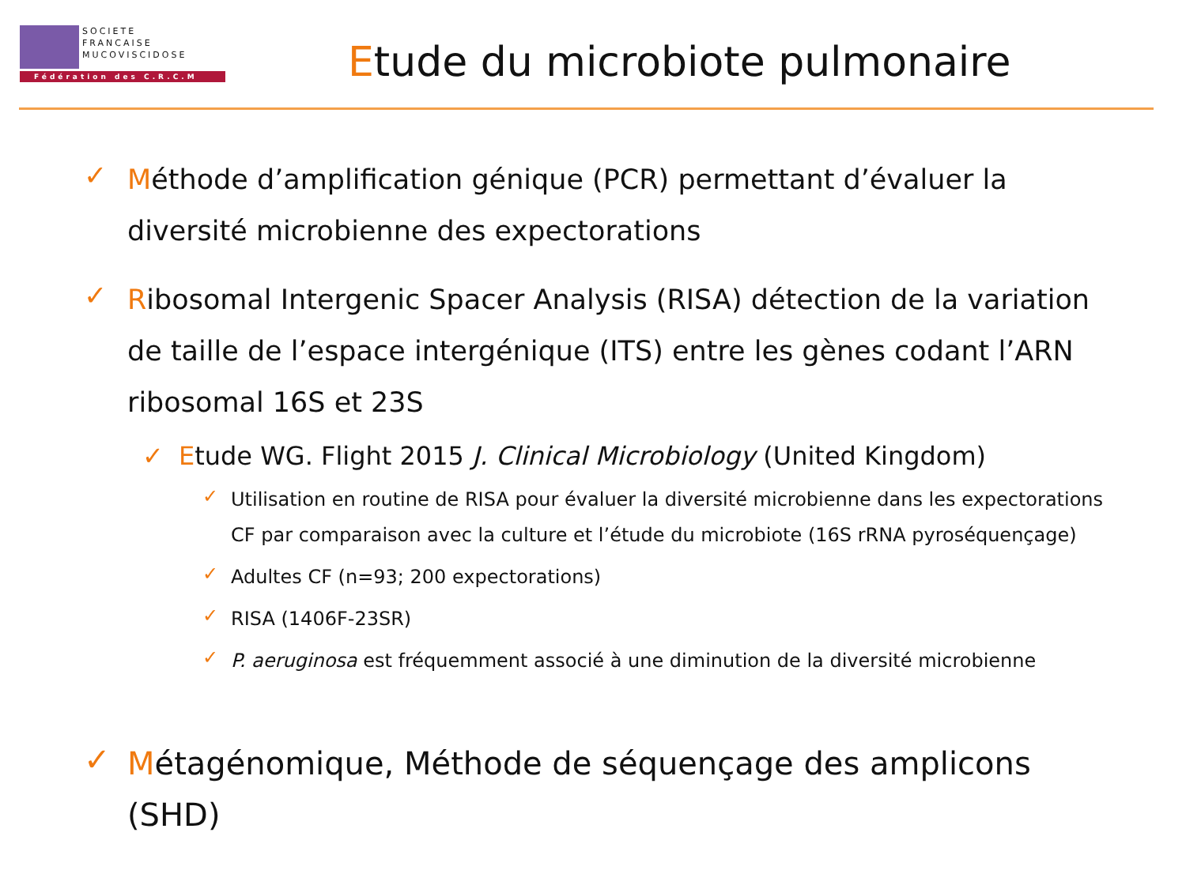SOCIETE
FRANCAISE
MUCOVISCIDOSE
Fédération des C.R.C.M
Etude du microbiote pulmonaire
✓ Méthode d’amplification génique (PCR) permettant d’évaluer la diversité microbienne des expectorations
✓ Ribosomal Intergenic Spacer Analysis (RISA) détection de la variation de taille de l’espace intergénique (ITS) entre les gènes codant l’ARN ribosomal 16S et 23S
✓ Etude WG. Flight 2015 J. Clinical Microbiology (United Kingdom)
✓ Utilisation en routine de RISA pour évaluer la diversité microbienne dans les expectorations CF par comparaison avec la culture et l’étude du microbiote (16S rRNA pyroséquençage)
✓ Adultes CF (n=93; 200 expectorations)
✓ RISA (1406F-23SR)
✓ P. aeruginosa est fréquemment associé à une diminution de la diversité microbienne
✓ Métagénomique, Méthode de séquençage des amplicons (SHD)